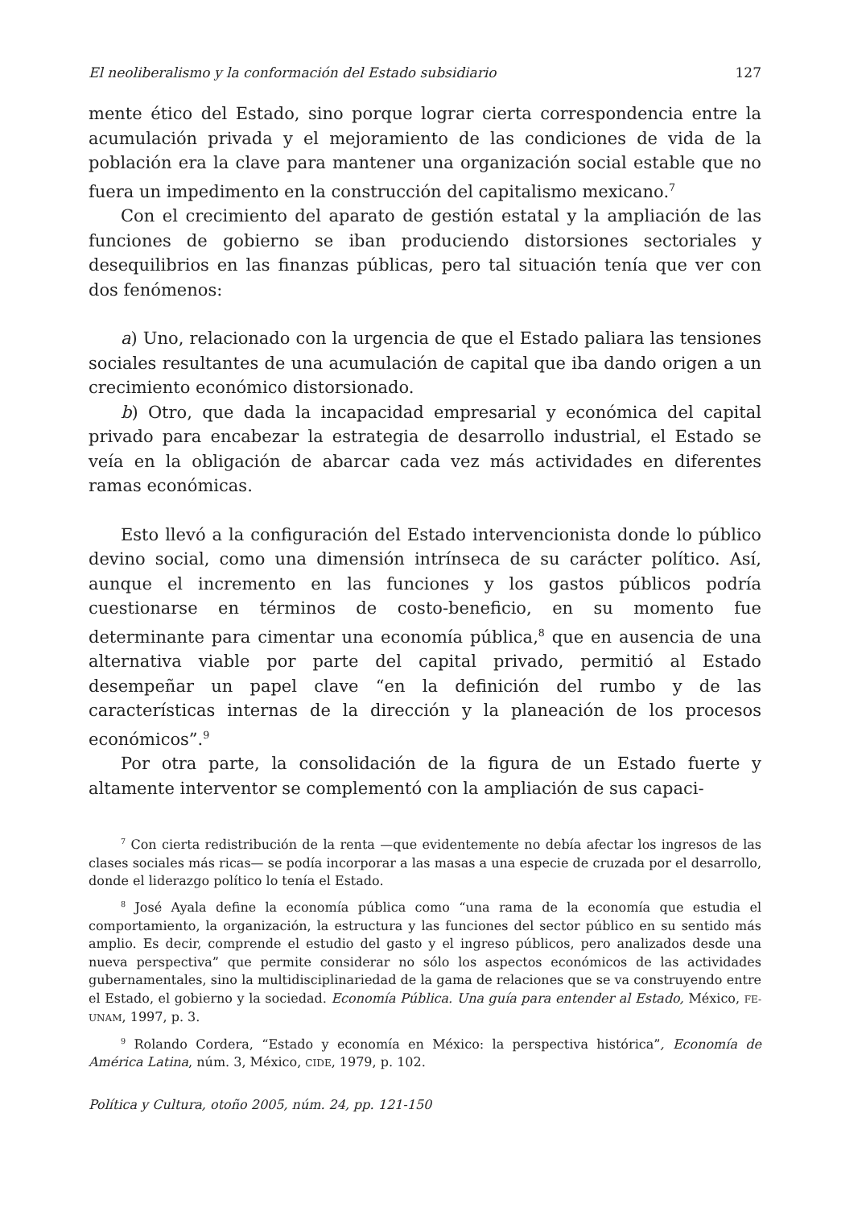El neoliberalismo y la conformación del Estado subsidiario 127
mente ético del Estado, sino porque lograr cierta correspondencia entre la acumulación privada y el mejoramiento de las condiciones de vida de la población era la clave para mantener una organización social estable que no fuera un impedimento en la construcción del capitalismo mexicano.<sup>7</sup>
Con el crecimiento del aparato de gestión estatal y la ampliación de las funciones de gobierno se iban produciendo distorsiones sectoriales y desequilibrios en las finanzas públicas, pero tal situación tenía que ver con dos fenómenos:
a) Uno, relacionado con la urgencia de que el Estado paliara las tensiones sociales resultantes de una acumulación de capital que iba dando origen a un crecimiento económico distorsionado.
b) Otro, que dada la incapacidad empresarial y económica del capital privado para encabezar la estrategia de desarrollo industrial, el Estado se veía en la obligación de abarcar cada vez más actividades en diferentes ramas económicas.
Esto llevó a la configuración del Estado intervencionista donde lo público devino social, como una dimensión intrínseca de su carácter político. Así, aunque el incremento en las funciones y los gastos públicos podría cuestionarse en términos de costo-beneficio, en su momento fue determinante para cimentar una economía pública,<sup>8</sup> que en ausencia de una alternativa viable por parte del capital privado, permitió al Estado desempeñar un papel clave “en la definición del rumbo y de las características internas de la dirección y la planeación de los procesos económicos”.<sup>9</sup>
Por otra parte, la consolidación de la figura de un Estado fuerte y altamente interventor se complementó con la ampliación de sus capaci-
<sup>7</sup> Con cierta redistribución de la renta —que evidentemente no debía afectar los ingresos de las clases sociales más ricas— se podía incorporar a las masas a una especie de cruzada por el desarrollo, donde el liderazgo político lo tenía el Estado.
<sup>8</sup> José Ayala define la economía pública como “una rama de la economía que estudia el comportamiento, la organización, la estructura y las funciones del sector público en su sentido más amplio. Es decir, comprende el estudio del gasto y el ingreso públicos, pero analizados desde una nueva perspectiva” que permite considerar no sólo los aspectos económicos de las actividades gubernamentales, sino la multidisciplinariedad de la gama de relaciones que se va construyendo entre el Estado, el gobierno y la sociedad. Economía Pública. Una guía para entender al Estado, México, FE-UNAM, 1997, p. 3.
<sup>9</sup> Rolando Cordera, “Estado y economía en México: la perspectiva histórica”, Economía de América Latina, núm. 3, México, CIDE, 1979, p. 102.
Política y Cultura, otoño 2005, núm. 24, pp. 121-150